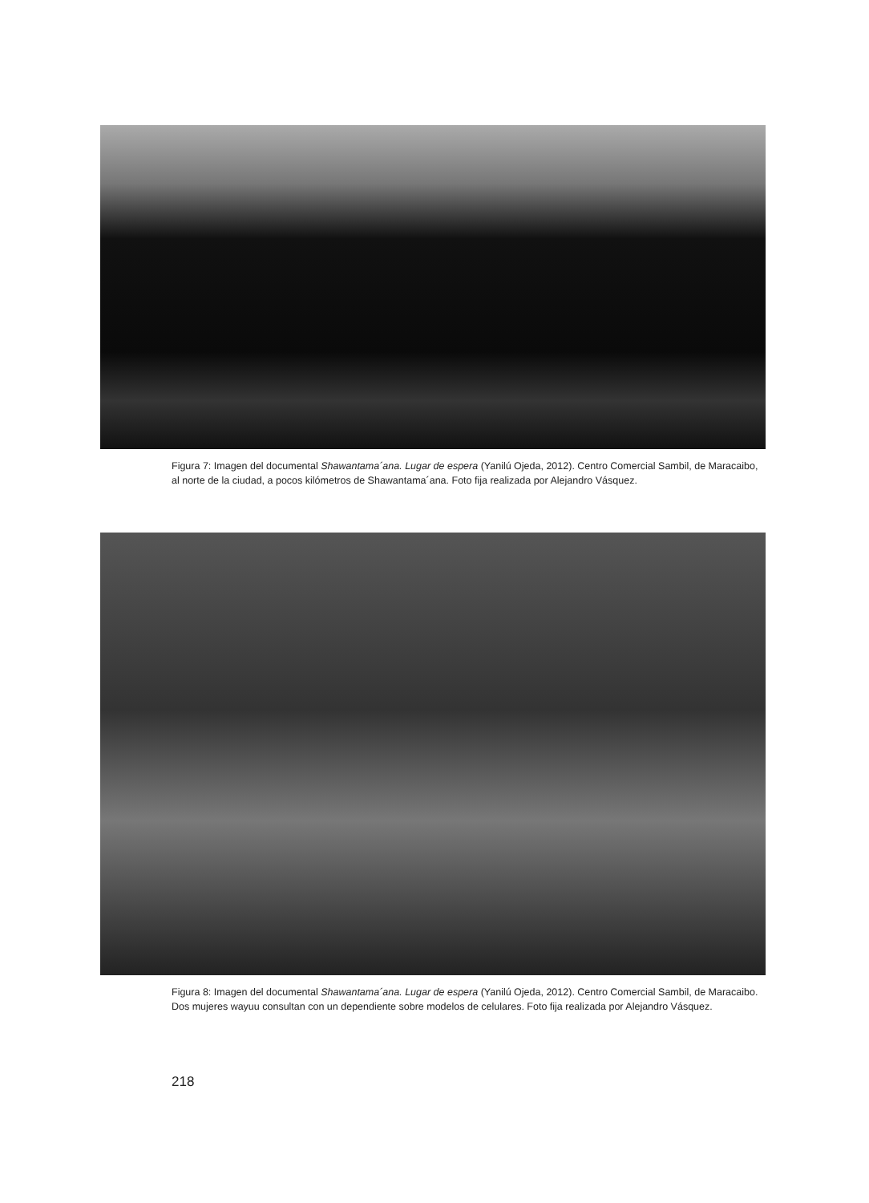Figura 7: Imagen del documental Shawantama´ana. Lugar de espera (Yanilú Ojeda, 2012). Centro Comercial Sambil, de Maracaibo, al norte de la ciudad, a pocos kilómetros de Shawantama´ana. Foto fija realizada por Alejandro Vásquez.
Figura 8: Imagen del documental Shawantama´ana. Lugar de espera (Yanilú Ojeda, 2012). Centro Comercial Sambil, de Maracaibo. Dos mujeres wayuu consultan con un dependiente sobre modelos de celulares. Foto fija realizada por Alejandro Vásquez.
218